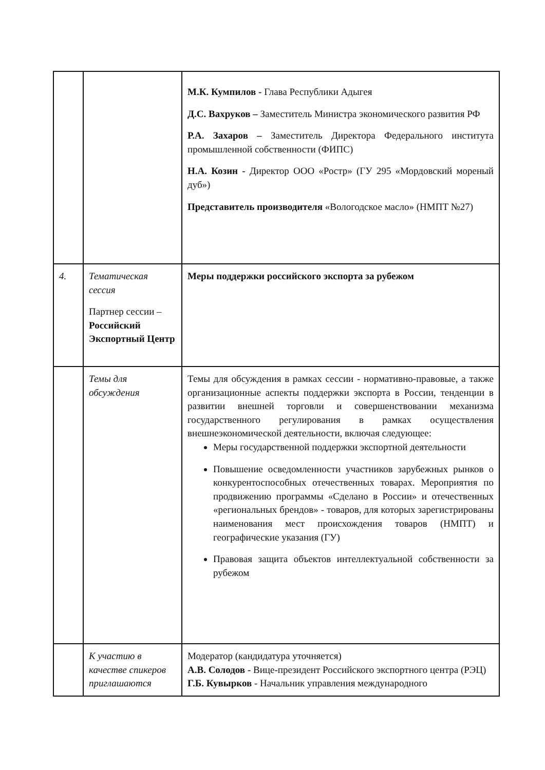| | | М.К. Кумпилов - Глава Республики Адыгея Д.С. Вахруков – Заместитель Министра экономического развития РФ Р.А. Захаров – Заместитель Директора Федерального института промышленной собственности (ФИПС) Н.А. Козин - Директор ООО «Ростр» (ГУ 295 «Мордовский мореный дуб») Представитель производителя «Вологодское масло» (НМПТ №27) |
| 4. | Тематическая сессия Партнер сессии – Российский Экспортный Центр | Меры поддержки российского экспорта за рубежом |
| | Темы для обсуждения | Темы для обсуждения в рамках сессии - нормативно-правовые, а также организационные аспекты поддержки экспорта в России, тенденции в развитии внешней торговли и совершенствовании механизма государственного регулирования в рамках осуществления внешнеэкономической деятельности, включая следующее: Меры государственной поддержки экспортной деятельности Повышение осведомленности участников зарубежных рынков о конкурентоспособных отечественных товарах. Мероприятия по продвижению программы «Сделано в России» и отечественных «региональных брендов» - товаров, для которых зарегистрированы наименования мест происхождения товаров (НМПТ) и географические указания (ГУ) Правовая защита объектов интеллектуальной собственности за рубежом |
| | К участию в качестве спикеров приглашаются | Модератор (кандидатура уточняется) А.В. Солодов - Вице-президент Российского экспортного центра (РЭЦ) Г.Б. Кувырков - Начальник управления международного |